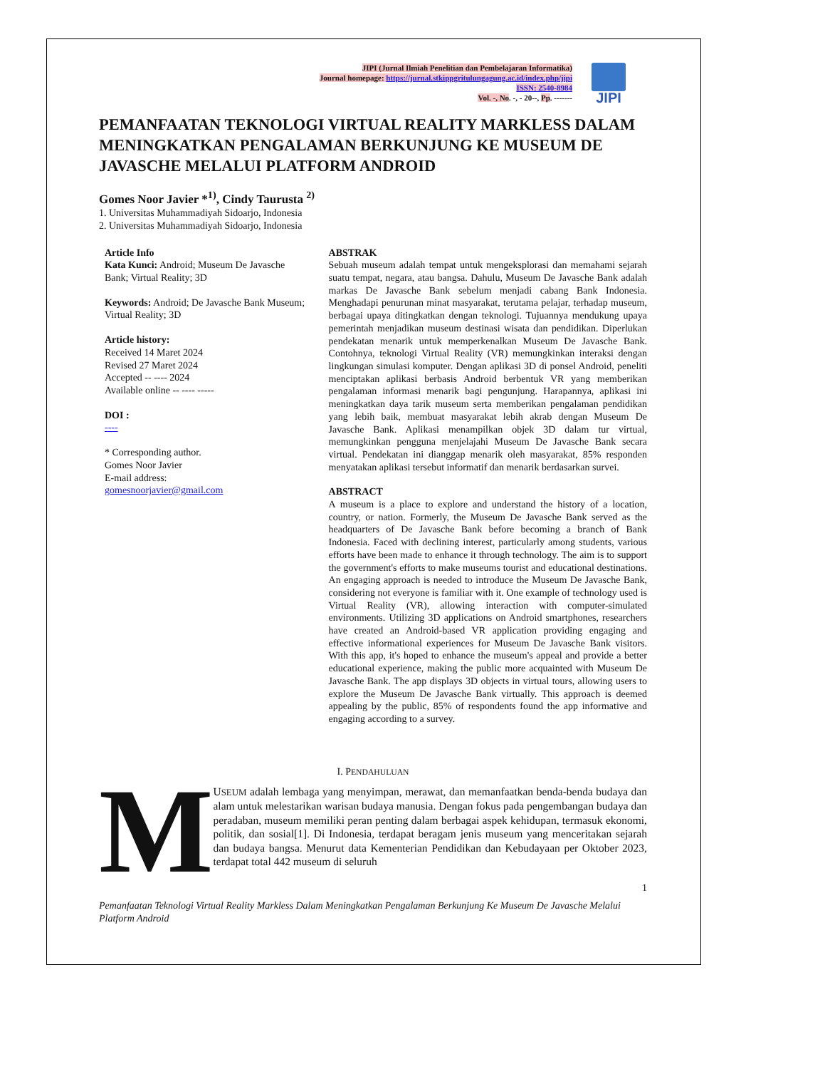JIPI
JIPI (Jurnal Ilmiah Penelitian dan Pembelajaran Informatika)
Journal homepage: https://jurnal.stkippgritulungagung.ac.id/index.php/jipi
ISSN: 2540-8984
Vol. -, No. -, - 20--, Pp. -------
PEMANFAATAN TEKNOLOGI VIRTUAL REALITY MARKLESS DALAM MENINGKATKAN PENGALAMAN BERKUNJUNG KE MUSEUM DE JAVASCHE MELALUI PLATFORM ANDROID
Gomes Noor Javier *<sup>1)</sup>, Cindy Taurusta <sup>2)</sup>
1. Universitas Muhammadiyah Sidoarjo, Indonesia
2. Universitas Muhammadiyah Sidoarjo, Indonesia
Article Info
Kata Kunci: Android; Museum De Javasche Bank; Virtual Reality; 3D
Keywords: Android; De Javasche Bank Museum; Virtual Reality; 3D
Article history:
Received 14 Maret 2024
Revised 27 Maret 2024
Accepted -- ---- 2024
Available online -- ---- -----
DOI :
----
* Corresponding author.
Gomes Noor Javier
E-mail address:
gomesnoorjavier@gmail.com
ABSTRAK
Sebuah museum adalah tempat untuk mengeksplorasi dan memahami sejarah suatu tempat, negara, atau bangsa. Dahulu, Museum De Javasche Bank adalah markas De Javasche Bank sebelum menjadi cabang Bank Indonesia. Menghadapi penurunan minat masyarakat, terutama pelajar, terhadap museum, berbagai upaya ditingkatkan dengan teknologi. Tujuannya mendukung upaya pemerintah menjadikan museum destinasi wisata dan pendidikan. Diperlukan pendekatan menarik untuk memperkenalkan Museum De Javasche Bank. Contohnya, teknologi Virtual Reality (VR) memungkinkan interaksi dengan lingkungan simulasi komputer. Dengan aplikasi 3D di ponsel Android, peneliti menciptakan aplikasi berbasis Android berbentuk VR yang memberikan pengalaman informasi menarik bagi pengunjung. Harapannya, aplikasi ini meningkatkan daya tarik museum serta memberikan pengalaman pendidikan yang lebih baik, membuat masyarakat lebih akrab dengan Museum De Javasche Bank. Aplikasi menampilkan objek 3D dalam tur virtual, memungkinkan pengguna menjelajahi Museum De Javasche Bank secara virtual. Pendekatan ini dianggap menarik oleh masyarakat, 85% responden menyatakan aplikasi tersebut informatif dan menarik berdasarkan survei.
ABSTRACT
A museum is a place to explore and understand the history of a location, country, or nation. Formerly, the Museum De Javasche Bank served as the headquarters of De Javasche Bank before becoming a branch of Bank Indonesia. Faced with declining interest, particularly among students, various efforts have been made to enhance it through technology. The aim is to support the government's efforts to make museums tourist and educational destinations. An engaging approach is needed to introduce the Museum De Javasche Bank, considering not everyone is familiar with it. One example of technology used is Virtual Reality (VR), allowing interaction with computer-simulated environments. Utilizing 3D applications on Android smartphones, researchers have created an Android-based VR application providing engaging and effective informational experiences for Museum De Javasche Bank visitors. With this app, it's hoped to enhance the museum's appeal and provide a better educational experience, making the public more acquainted with Museum De Javasche Bank. The app displays 3D objects in virtual tours, allowing users to explore the Museum De Javasche Bank virtually. This approach is deemed appealing by the public, 85% of respondents found the app informative and engaging according to a survey.
I. PENDAHULUAN
M
USEUM adalah lembaga yang menyimpan, merawat, dan memanfaatkan benda-benda budaya dan alam untuk melestarikan warisan budaya manusia. Dengan fokus pada pengembangan budaya dan peradaban, museum memiliki peran penting dalam berbagai aspek kehidupan, termasuk ekonomi, politik, dan sosial[1]. Di Indonesia, terdapat beragam jenis museum yang menceritakan sejarah dan budaya bangsa. Menurut data Kementerian Pendidikan dan Kebudayaan per Oktober 2023, terdapat total 442 museum di seluruh
1
Pemanfaatan Teknologi Virtual Reality Markless Dalam Meningkatkan Pengalaman Berkunjung Ke Museum De Javasche Melalui Platform Android